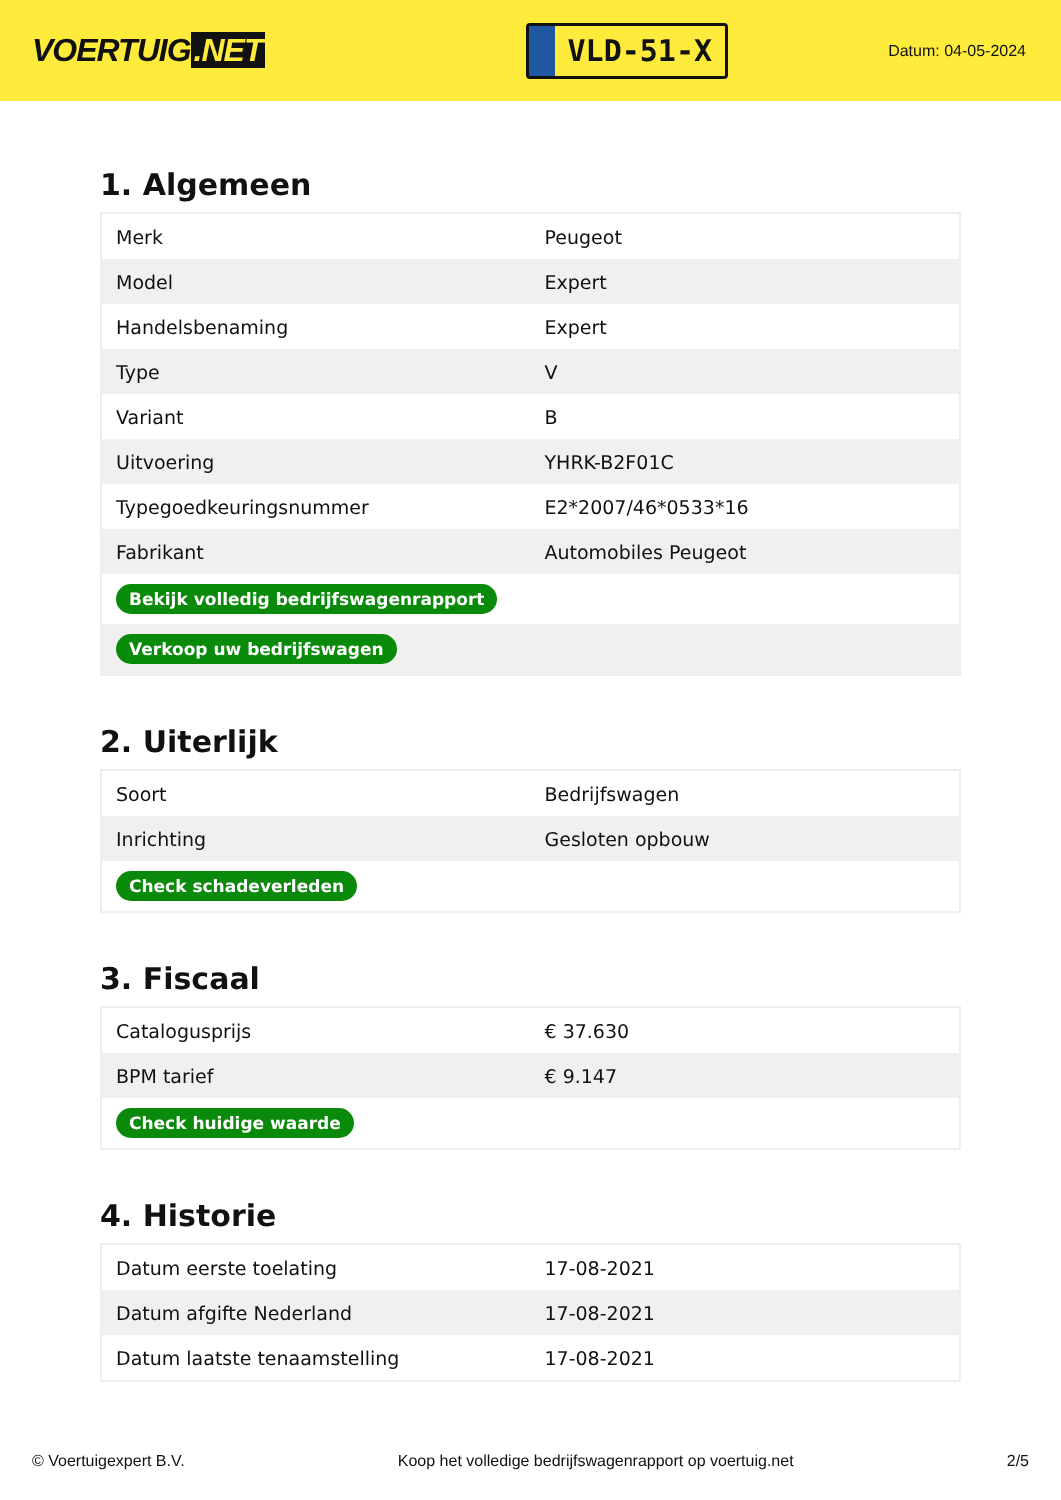VOERTUIG.NET
VLD-51-X
Datum: 04-05-2024
1. Algemeen
| Merk | Peugeot |
| Model | Expert |
| Handelsbenaming | Expert |
| Type | V |
| Variant | B |
| Uitvoering | YHRK-B2F01C |
| Typegoedkeuringsnummer | E2*2007/46*0533*16 |
| Fabrikant | Automobiles Peugeot |
| Bekijk volledig bedrijfswagenrapport | |
| Verkoop uw bedrijfswagen | |
2. Uiterlijk
| Soort | Bedrijfswagen |
| Inrichting | Gesloten opbouw |
| Check schadeverleden | |
3. Fiscaal
| Catalogusprijs | € 37.630 |
| BPM tarief | € 9.147 |
| Check huidige waarde | |
4. Historie
| Datum eerste toelating | 17-08-2021 |
| Datum afgifte Nederland | 17-08-2021 |
| Datum laatste tenaamstelling | 17-08-2021 |
© Voertuigexpert B.V. Koop het volledige bedrijfswagenrapport op voertuig.net 2/5